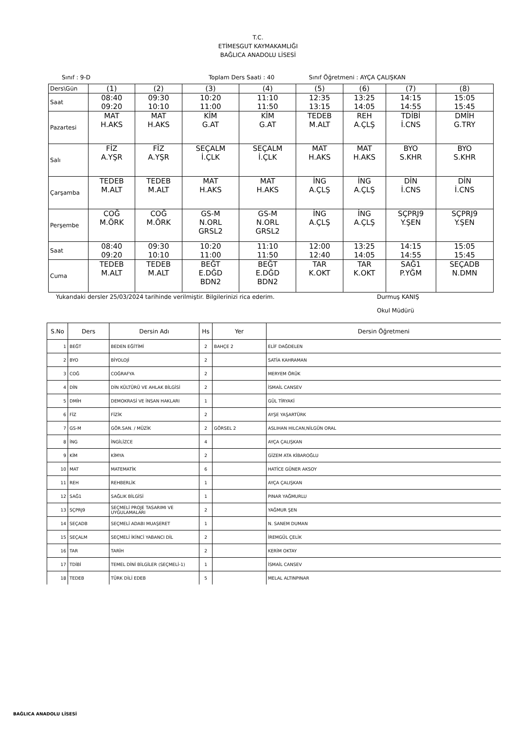T.C.
ETİMESGUT KAYMAKAMLIĞI
BAĞLICA ANADOLU LİSESİ
Sınıf : 9-D Toplam Ders Saati : 40 Sınıf Öğretmeni : AYÇA ÇALIŞKAN
| Ders\Gün | (1) | (2) | (3) | (4) | (5) | (6) | (7) | (8) |
| Saat | 08:40 09:20 | 09:30 10:10 | 10:20 11:00 | 11:10 11:50 | 12:35 13:15 | 13:25 14:05 | 14:15 14:55 | 15:05 15:45 |
| Pazartesi | MAT H.AKS | MAT H.AKS | KİM G.AT | KİM G.AT | TEDEB M.ALT | REH A.ÇLŞ | TDİBİ İ.CNS | DMİH G.TRY |
| Salı | FİZ A.YŞR | FİZ A.YŞR | SEÇALM İ.ÇLK | SEÇALM İ.ÇLK | MAT H.AKS | MAT H.AKS | BYO S.KHR | BYO S.KHR |
| Çarşamba | TEDEB M.ALT | TEDEB M.ALT | MAT H.AKS | MAT H.AKS | İNG A.ÇLŞ | İNG A.ÇLŞ | DİN İ.CNS | DİN İ.CNS |
| Perşembe | COĞ M.ÖRK | COĞ M.ÖRK | GS-M N.ORL GRSL2 | GS-M N.ORL GRSL2 | İNG A.ÇLŞ | İNG A.ÇLŞ | SÇPRJ9 Y.ŞEN | SÇPRJ9 Y.ŞEN |
| Saat | 08:40 09:20 | 09:30 10:10 | 10:20 11:00 | 11:10 11:50 | 12:00 12:40 | 13:25 14:05 | 14:15 14:55 | 15:05 15:45 |
| Cuma | TEDEB M.ALT | TEDEB M.ALT | BEĞT E.DĞD BDN2 | BEĞT E.DĞD BDN2 | TAR K.OKT | TAR K.OKT | SAĞ1 P.YĞM | SEÇADB N.DMN |
Yukarıdaki dersler 25/03/2024 tarihinde verilmiştir. Bilgilerinizi rica ederim. Durmuş KANIŞ
Okul Müdürü
| S.No | Ders | Dersin Adı | Hs | Yer | Dersin Öğretmeni |
| --- | --- | --- | --- | --- | --- |
| 1 | BEĞT | BEDEN EĞİTİMİ | 2 | BAHÇE 2 | ELİF DAĞDELEN |
| 2 | BYO | BİYOLOJİ | 2 | | SATİA KAHRAMAN |
| 3 | COĞ | COĞRAFYA | 2 | | MERYEM ÖRÜK |
| 4 | DİN | DİN KÜLTÜRÜ VE AHLAK BİLGİSİ | 2 | | İSMAİL CANSEV |
| 5 | DMİH | DEMOKRASİ VE İNSAN HAKLARI | 1 | | GÜL TİRYAKİ |
| 6 | FİZ | FİZİK | 2 | | AYŞE YAŞARTÜRK |
| 7 | GS-M | GÖR.SAN. / MÜZİK | 2 | GÖRSEL 2 | ASLIHAN HILCAN,NİLGÜN ORAL |
| 8 | İNG | İNGİLİZCE | 4 | | AYÇA ÇALIŞKAN |
| 9 | KİM | KİMYA | 2 | | GİZEM ATA KİBAROĞLU |
| 10 | MAT | MATEMATİK | 6 | | HATİCE GÜNER AKSOY |
| 11 | REH | REHBERLİK | 1 | | AYÇA ÇALIŞKAN |
| 12 | SAĞ1 | SAĞLIK BİLGİSİ | 1 | | PINAR YAĞMURLU |
| 13 | SÇPRJ9 | SEÇMELİ PROJE TASARIMI VE UYGULAMALARI | 2 | | YAĞMUR ŞEN |
| 14 | SEÇADB | SEÇMELİ ADABI MUAŞERET | 1 | | N. SANEM DUMAN |
| 15 | SEÇALM | SEÇMELİ İKİNCİ YABANCI DİL | 2 | | İREMGÜL ÇELİK |
| 16 | TAR | TARİH | 2 | | KERİM OKTAY |
| 17 | TDİBİ | TEMEL DİNİ BİLGİLER (SEÇMELİ-1) | 1 | | İSMAİL CANSEV |
| 18 | TEDEB | TÜRK DİLİ EDEB | 5 | | MELAL ALTINPINAR |
BAĞLICA ANADOLU LİSESİ